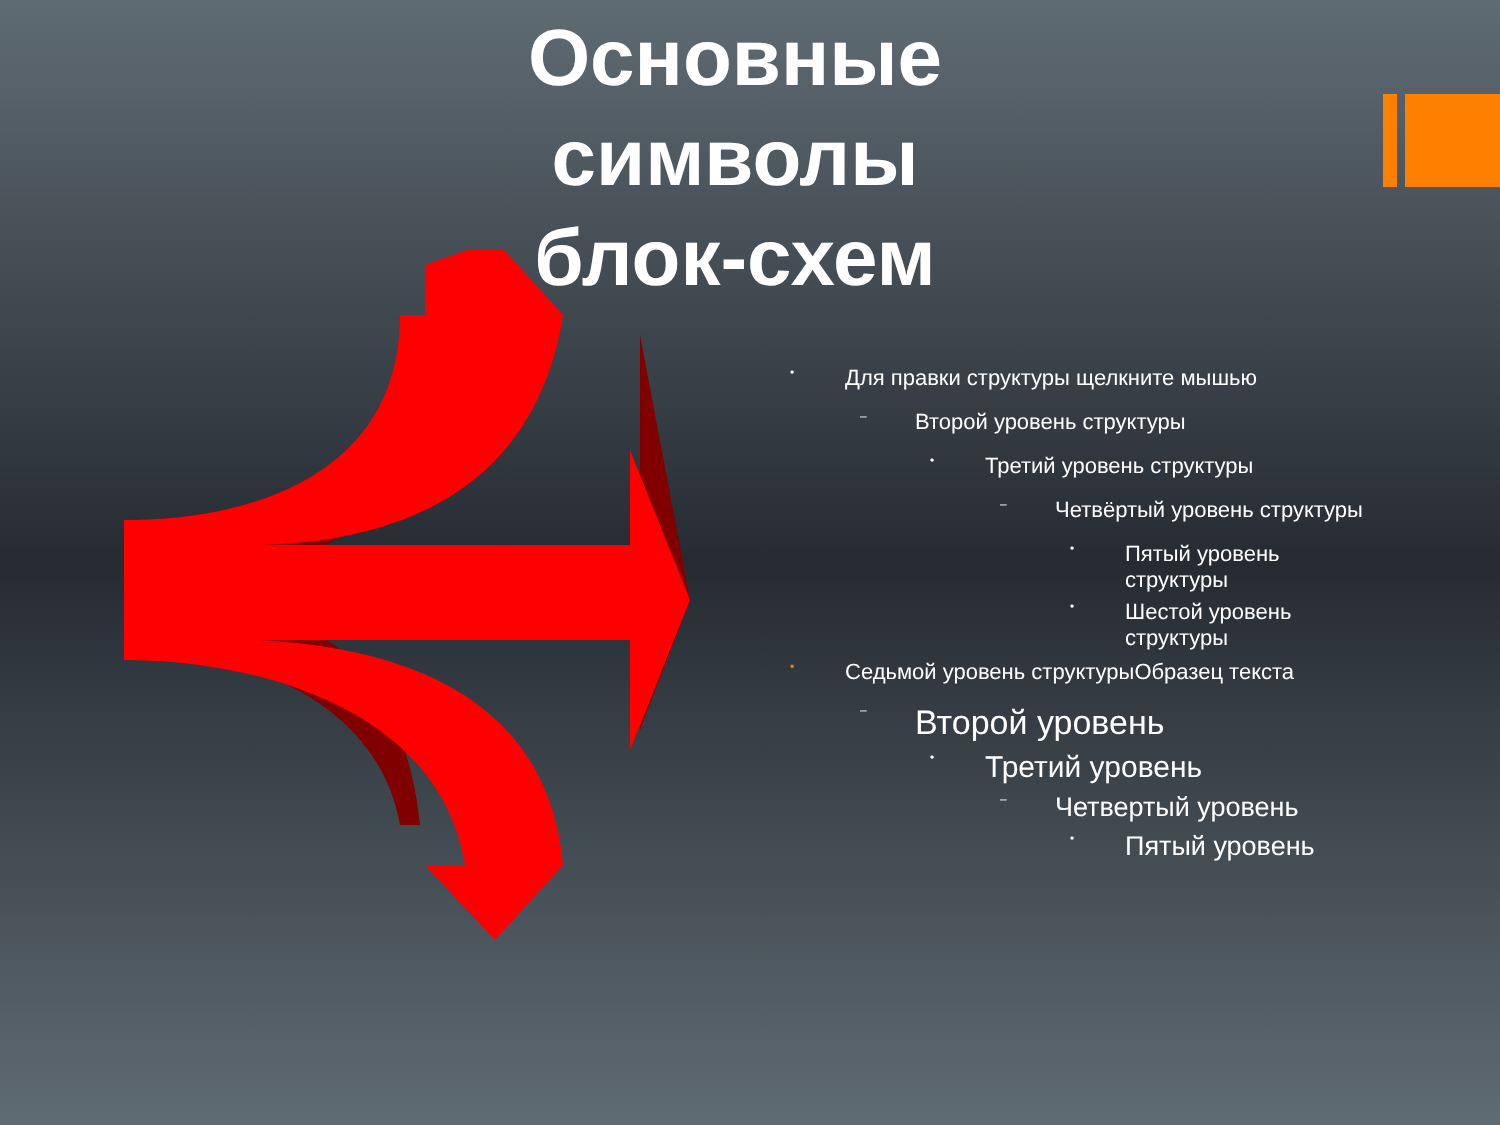Основные символы блок-схем
• Для правки структуры щелкните мышью
– Второй уровень структуры
• Третий уровень структуры
– Четвёртый уровень структуры
• Пятый уровень
структуры
• Шестой уровень
структуры
▪ Седьмой уровень структурыОбразец текста
– Второй уровень
• Третий уровень
– Четвертый уровень
• Пятый уровень